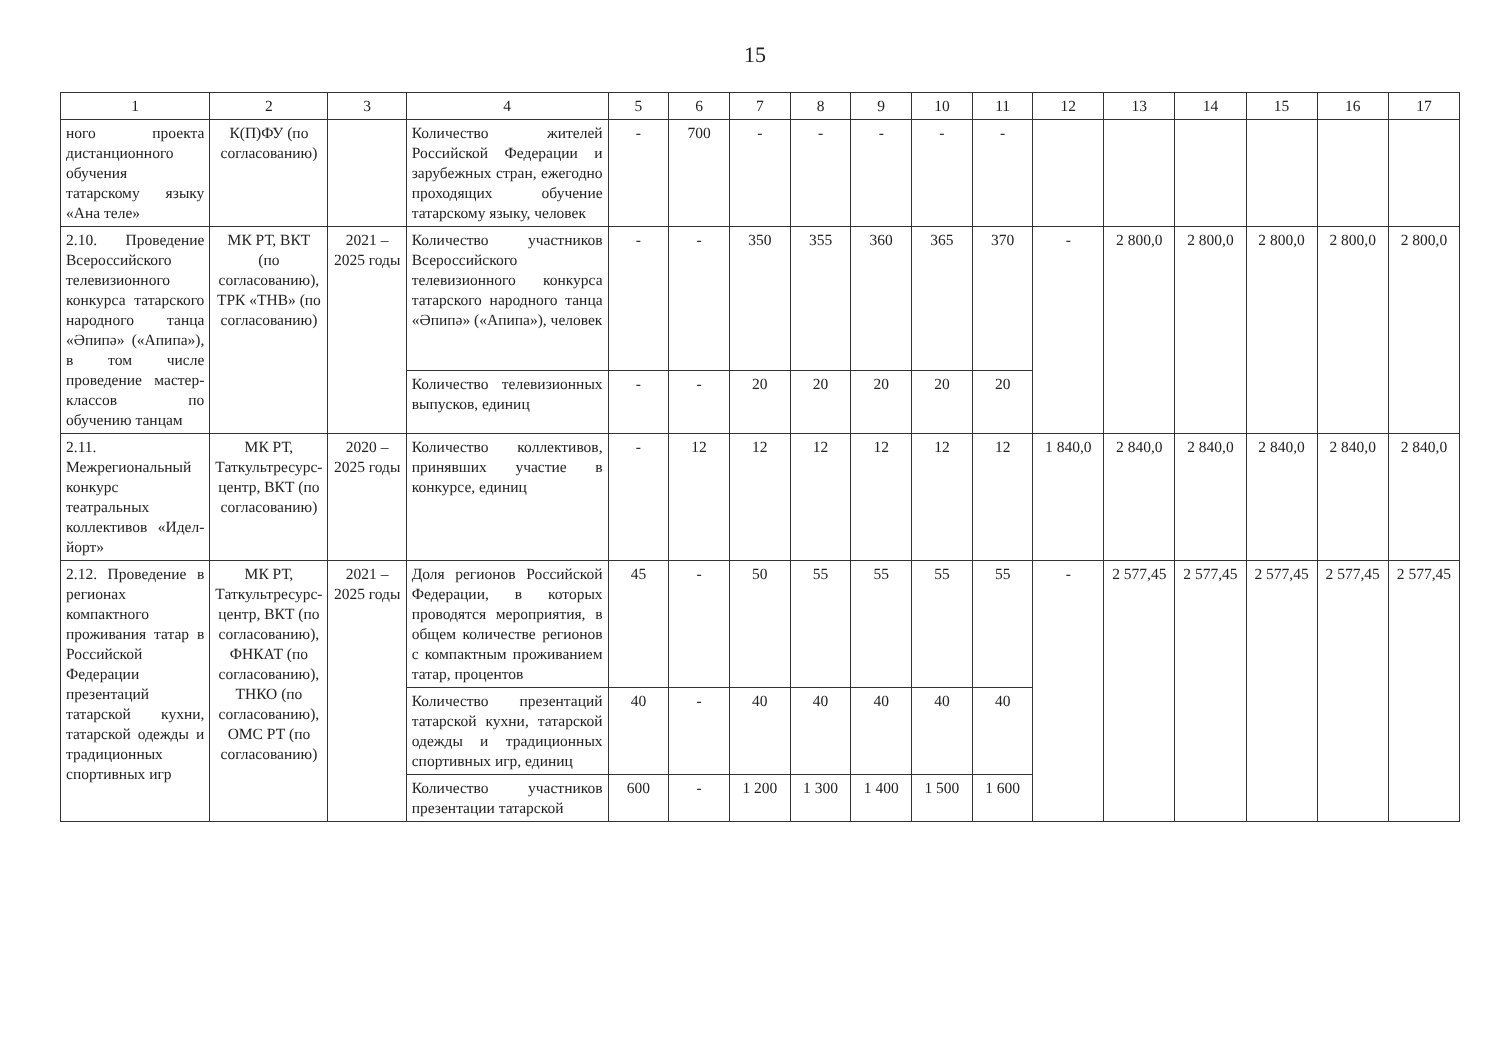15
| 1 | 2 | 3 | 4 | 5 | 6 | 7 | 8 | 9 | 10 | 11 | 12 | 13 | 14 | 15 | 16 | 17 |
| --- | --- | --- | --- | --- | --- | --- | --- | --- | --- | --- | --- | --- | --- | --- | --- | --- |
| ного проекта дистанционного обучения татарскому языку «Ана теле» | К(П)ФУ (по согласованию) | | Количество жителей Российской Федерации и зарубежных стран, ежегодно проходящих обучение татарскому языку, человек | - | 700 | - | - | - | - | - | | | | | | |
| 2.10. Проведение Всероссийского телевизионного конкурса татарского народного танца «Әпипә» («Апипа»), в том числе проведение мастер-классов по обучению танцам | МК РТ, ВКТ (по согласованию), ТРК «ТНВ» (по согласованию) | 2021 – 2025 годы | Количество участников Всероссийского телевизионного конкурса татарского народного танца «Әпипә» («Апипа»), человек | - | - | 350 | 355 | 360 | 365 | 370 | - | 2 800,0 | 2 800,0 | 2 800,0 | 2 800,0 | 2 800,0 |
| | | | Количество телевизионных выпусков, единиц | - | - | 20 | 20 | 20 | 20 | 20 | | | | | | |
| 2.11. Межрегиональный конкурс театральных коллективов «Идел-йорт» | МК РТ, Таткультресурс-центр, ВКТ (по согласованию) | 2020 – 2025 годы | Количество коллективов, принявших участие в конкурсе, единиц | - | 12 | 12 | 12 | 12 | 12 | 12 | 1 840,0 | 2 840,0 | 2 840,0 | 2 840,0 | 2 840,0 | 2 840,0 |
| 2.12. Проведение в регионах компактного проживания татар в Российской Федерации презентаций татарской кухни, татарской одежды и традиционных спортивных игр | МК РТ, Таткультресурс-центр, ВКТ (по согласованию), ФНКАТ (по согласованию), ТНКО (по согласованию), ОМС РТ (по согласованию) | 2021 – 2025 годы | Доля регионов Российской Федерации, в которых проводятся мероприятия, в общем количестве регионов с компактным проживанием татар, процентов | 45 | - | 50 | 55 | 55 | 55 | 55 | - | 2 577,45 | 2 577,45 | 2 577,45 | 2 577,45 | 2 577,45 |
| | | | Количество презентаций татарской кухни, татарской одежды и традиционных спортивных игр, единиц | 40 | - | 40 | 40 | 40 | 40 | 40 | | | | | | |
| | | | Количество участников презентации татарской | 600 | - | 1 200 | 1 300 | 1 400 | 1 500 | 1 600 | | | | | | |